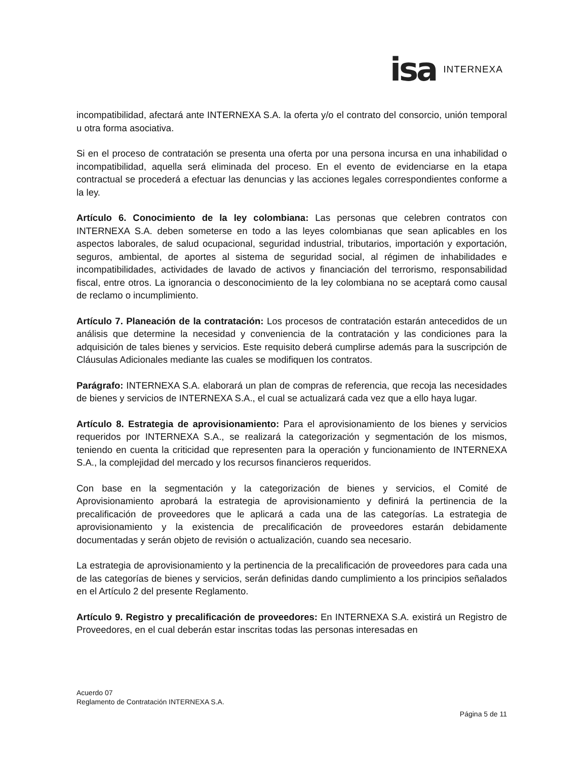isa INTERNEXA
incompatibilidad, afectará ante INTERNEXA S.A. la oferta y/o el contrato del consorcio, unión temporal u otra forma asociativa.
Si en el proceso de contratación se presenta una oferta por una persona incursa en una inhabilidad o incompatibilidad, aquella será eliminada del proceso. En el evento de evidenciarse en la etapa contractual se procederá a efectuar las denuncias y las acciones legales correspondientes conforme a la ley.
Artículo 6. Conocimiento de la ley colombiana: Las personas que celebren contratos con INTERNEXA S.A. deben someterse en todo a las leyes colombianas que sean aplicables en los aspectos laborales, de salud ocupacional, seguridad industrial, tributarios, importación y exportación, seguros, ambiental, de aportes al sistema de seguridad social, al régimen de inhabilidades e incompatibilidades, actividades de lavado de activos y financiación del terrorismo, responsabilidad fiscal, entre otros. La ignorancia o desconocimiento de la ley colombiana no se aceptará como causal de reclamo o incumplimiento.
Artículo 7. Planeación de la contratación: Los procesos de contratación estarán antecedidos de un análisis que determine la necesidad y conveniencia de la contratación y las condiciones para la adquisición de tales bienes y servicios. Este requisito deberá cumplirse además para la suscripción de Cláusulas Adicionales mediante las cuales se modifiquen los contratos.
Parágrafo: INTERNEXA S.A. elaborará un plan de compras de referencia, que recoja las necesidades de bienes y servicios de INTERNEXA S.A., el cual se actualizará cada vez que a ello haya lugar.
Artículo 8. Estrategia de aprovisionamiento: Para el aprovisionamiento de los bienes y servicios requeridos por INTERNEXA S.A., se realizará la categorización y segmentación de los mismos, teniendo en cuenta la criticidad que representen para la operación y funcionamiento de INTERNEXA S.A., la complejidad del mercado y los recursos financieros requeridos.
Con base en la segmentación y la categorización de bienes y servicios, el Comité de Aprovisionamiento aprobará la estrategia de aprovisionamiento y definirá la pertinencia de la precalificación de proveedores que le aplicará a cada una de las categorías. La estrategia de aprovisionamiento y la existencia de precalificación de proveedores estarán debidamente documentadas y serán objeto de revisión o actualización, cuando sea necesario.
La estrategia de aprovisionamiento y la pertinencia de la precalificación de proveedores para cada una de las categorías de bienes y servicios, serán definidas dando cumplimiento a los principios señalados en el Artículo 2 del presente Reglamento.
Artículo 9. Registro y precalificación de proveedores: En INTERNEXA S.A. existirá un Registro de Proveedores, en el cual deberán estar inscritas todas las personas interesadas en
Acuerdo 07
Reglamento de Contratación INTERNEXA S.A.
Página 5 de 11